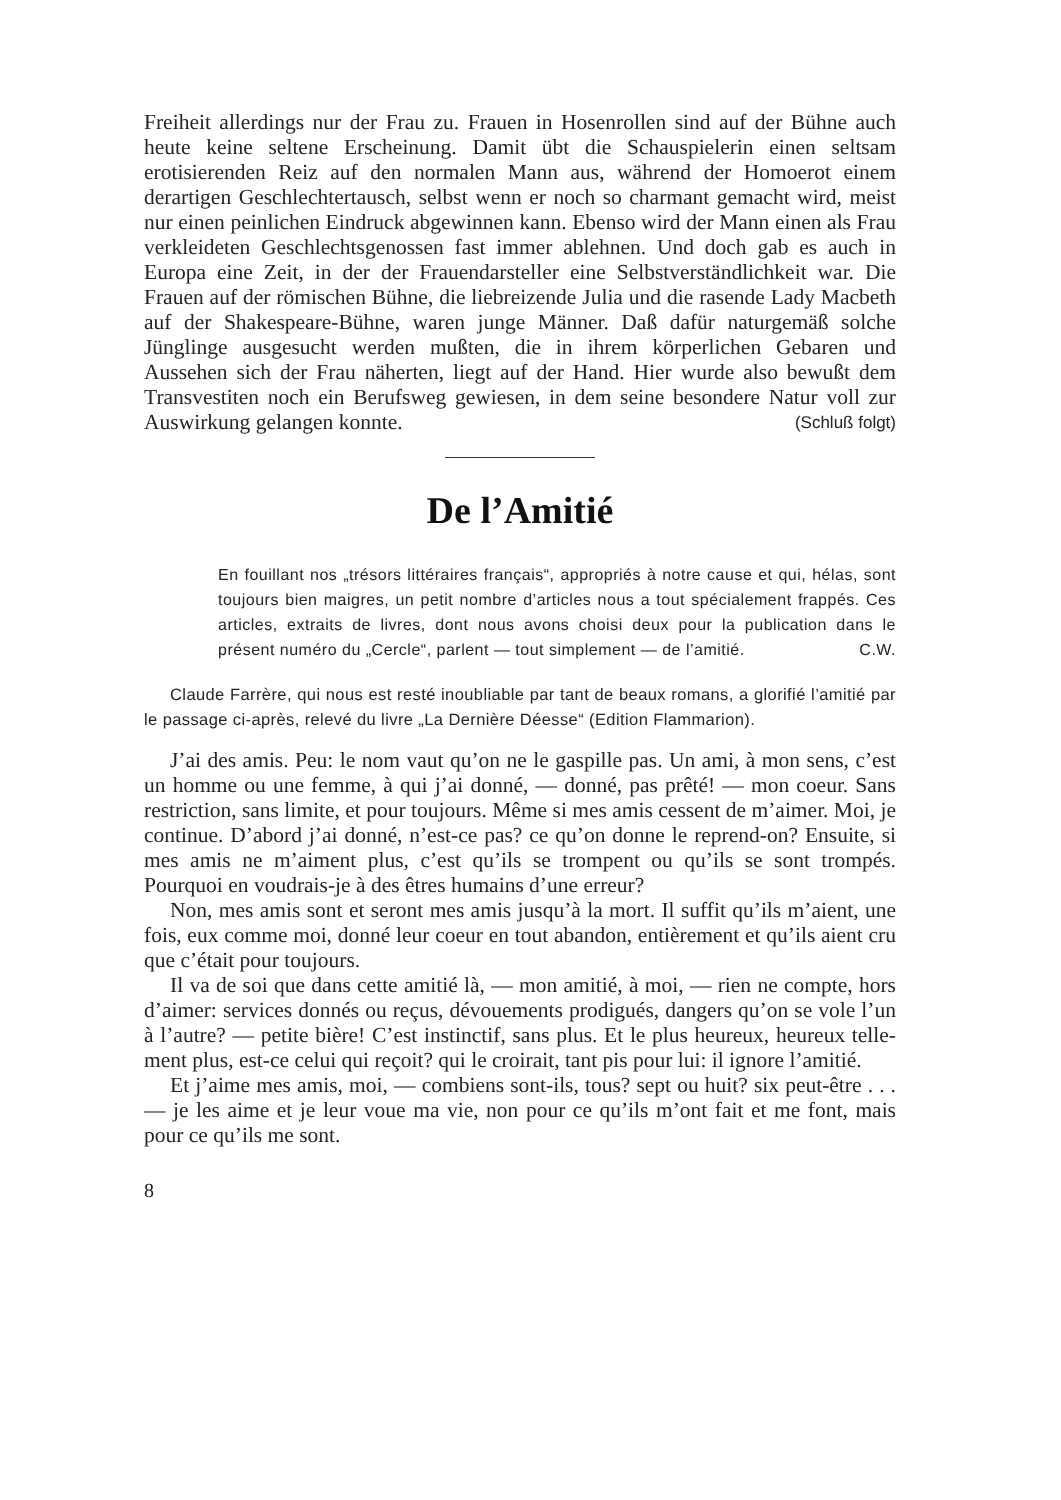Freiheit allerdings nur der Frau zu. Frauen in Hosenrollen sind auf der Bühne auch heute keine seltene Erscheinung. Damit übt die Schauspielerin einen seltsam erotisierenden Reiz auf den normalen Mann aus, während der Homoerot einem derartigen Geschlechter­tausch, selbst wenn er noch so charmant gemacht wird, meist nur einen peinlichen Eindruck abgewinnen kann. Ebenso wird der Mann einen als Frau verkleideten Geschlechtsgenossen fast immer ab­lehnen. Und doch gab es auch in Europa eine Zeit, in der der Frauendarsteller eine Selbstverständlichkeit war. Die Frauen auf der römischen Bühne, die liebreizende Julia und die rasende Lady Macbeth auf der Shakespeare-Bühne, waren junge Männer. Daß dafür naturgemäß solche Jünglinge ausgesucht werden mußten, die in ihrem körperlichen Gebaren und Aussehen sich der Frau näher­ten, liegt auf der Hand. Hier wurde also bewußt dem Transvestiten noch ein Berufsweg gewiesen, in dem seine besondere Natur voll zur Auswirkung gelangen konnte. (Schluß folgt)
De l’Amitié
En fouillant nos „trésors littéraires français“, appropriés à notre cause et qui, hélas, sont toujours bien maigres, un petit nombre d’articles nous a tout spécialement frappés. Ces articles, extraits de livres, dont nous avons choisi deux pour la publication dans le présent numéro du „Cercle“, parlent — tout simplement — de l’amitié. C.W.
Claude Farrère, qui nous est resté inoubliable par tant de beaux romans, a glorifié l’amitié par le passage ci-après, relevé du livre „La Dernière Déesse“ (Edition Flammarion).
J’ai des amis. Peu: le nom vaut qu’on ne le gaspille pas. Un ami, à mon sens, c’est un homme ou une femme, à qui j’ai donné, — donné, pas prêté! — mon coeur. Sans restriction, sans limite, et pour toujours. Même si mes amis cessent de m’aimer. Moi, je conti­nue. D’abord j’ai donné, n’est-ce pas? ce qu’on donne le reprend-on? Ensuite, si mes amis ne m’aiment plus, c’est qu’ils se trompent ou qu’ils se sont trompés. Pourquoi en voudrais-je à des êtres humains d’une erreur?
Non, mes amis sont et seront mes amis jusqu’à la mort. Il suffit qu’ils m’aient, une fois, eux comme moi, donné leur coeur en tout abandon, entièrement et qu’ils aient cru que c’était pour toujours.
Il va de soi que dans cette amitié là, — mon amitié, à moi, — rien ne compte, hors d’aimer: services donnés ou reçus, dévoue­ments prodigués, dangers qu’on se vole l’un à l’autre? — petite bière! C’est instinctif, sans plus. Et le plus heureux, heureux telle­ment plus, est-ce celui qui reçoit? qui le croirait, tant pis pour lui: il ignore l’amitié.
Et j’aime mes amis, moi, — combiens sont-ils, tous? sept ou huit? six peut-être . . . — je les aime et je leur voue ma vie, non pour ce qu’ils m’ont fait et me font, mais pour ce qu’ils me sont.
8